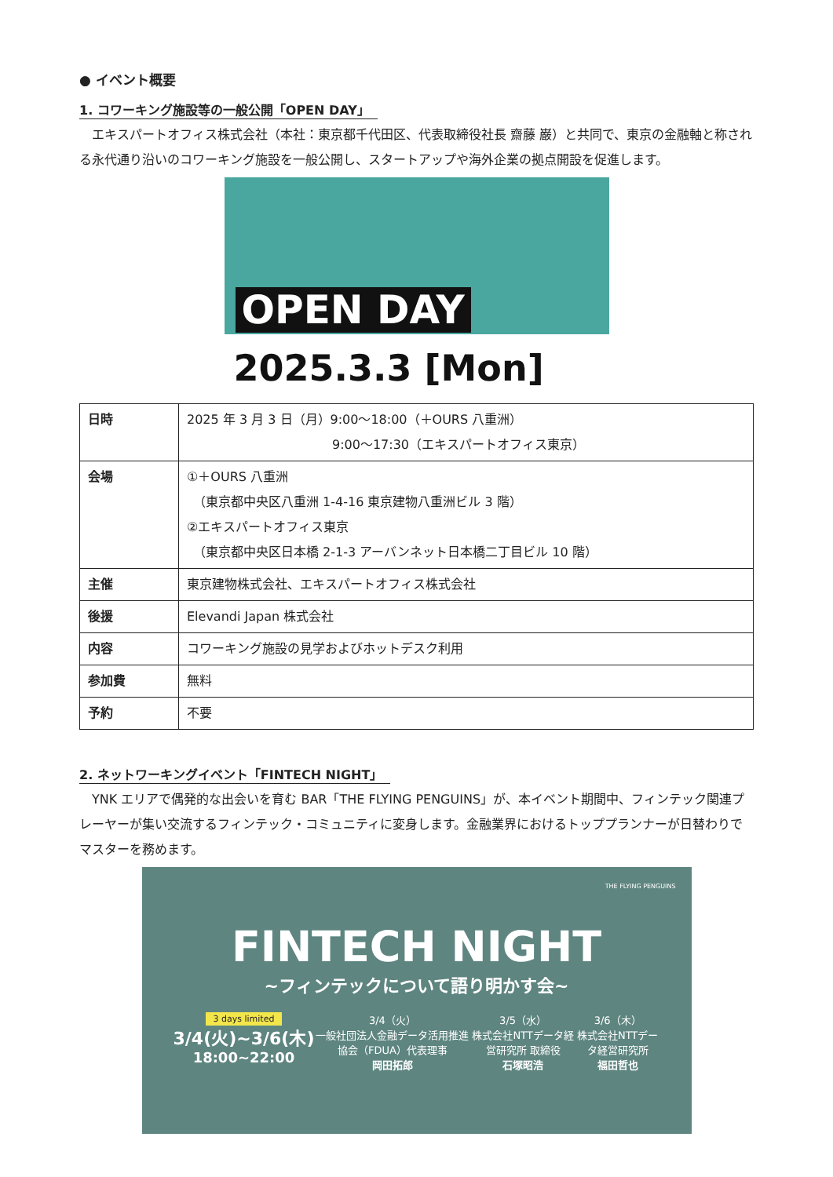● イベント概要
1. コワーキング施設等の一般公開「OPEN DAY」
エキスパートオフィス株式会社（本社：東京都千代田区、代表取締役社長 齋藤 巌）と共同で、東京の金融軸と称される永代通り沿いのコワーキング施設を一般公開し、スタートアップや海外企業の拠点開設を促進します。
OPEN DAY
2025.3.3 [Mon]
| 日時 | 2025 年 3 月 3 日（月）9:00～18:00（＋OURS 八重洲） 9:00～17:30（エキスパートオフィス東京） |
| 会場 | ①＋OURS 八重洲 （東京都中央区八重洲 1-4-16 東京建物八重洲ビル 3 階） ②エキスパートオフィス東京 （東京都中央区日本橋 2-1-3 アーバンネット日本橋二丁目ビル 10 階） |
| 主催 | 東京建物株式会社、エキスパートオフィス株式会社 |
| 後援 | Elevandi Japan 株式会社 |
| 内容 | コワーキング施設の見学およびホットデスク利用 |
| 参加費 | 無料 |
| 予約 | 不要 |
2. ネットワーキングイベント「FINTECH NIGHT」
YNK エリアで偶発的な出会いを育む BAR「THE FLYING PENGUINS」が、本イベント期間中、フィンテック関連プレーヤーが集い交流するフィンテック・コミュニティに変身します。金融業界におけるトッププランナーが日替わりでマスターを務めます。
THE FLYING PENGUINS
FINTECH NIGHT
~フィンテックについて語り明かす会~
3 days limited
3/4(火)~3/6(木)
18:00~22:00
3/4（火）
一般社団法人金融データ活用推進協会（FDUA）代表理事
岡田拓郎
3/5（水）
株式会社NTTデータ経営研究所 取締役
石塚昭浩
3/6（木）
株式会社NTTデータ経営研究所
福田哲也